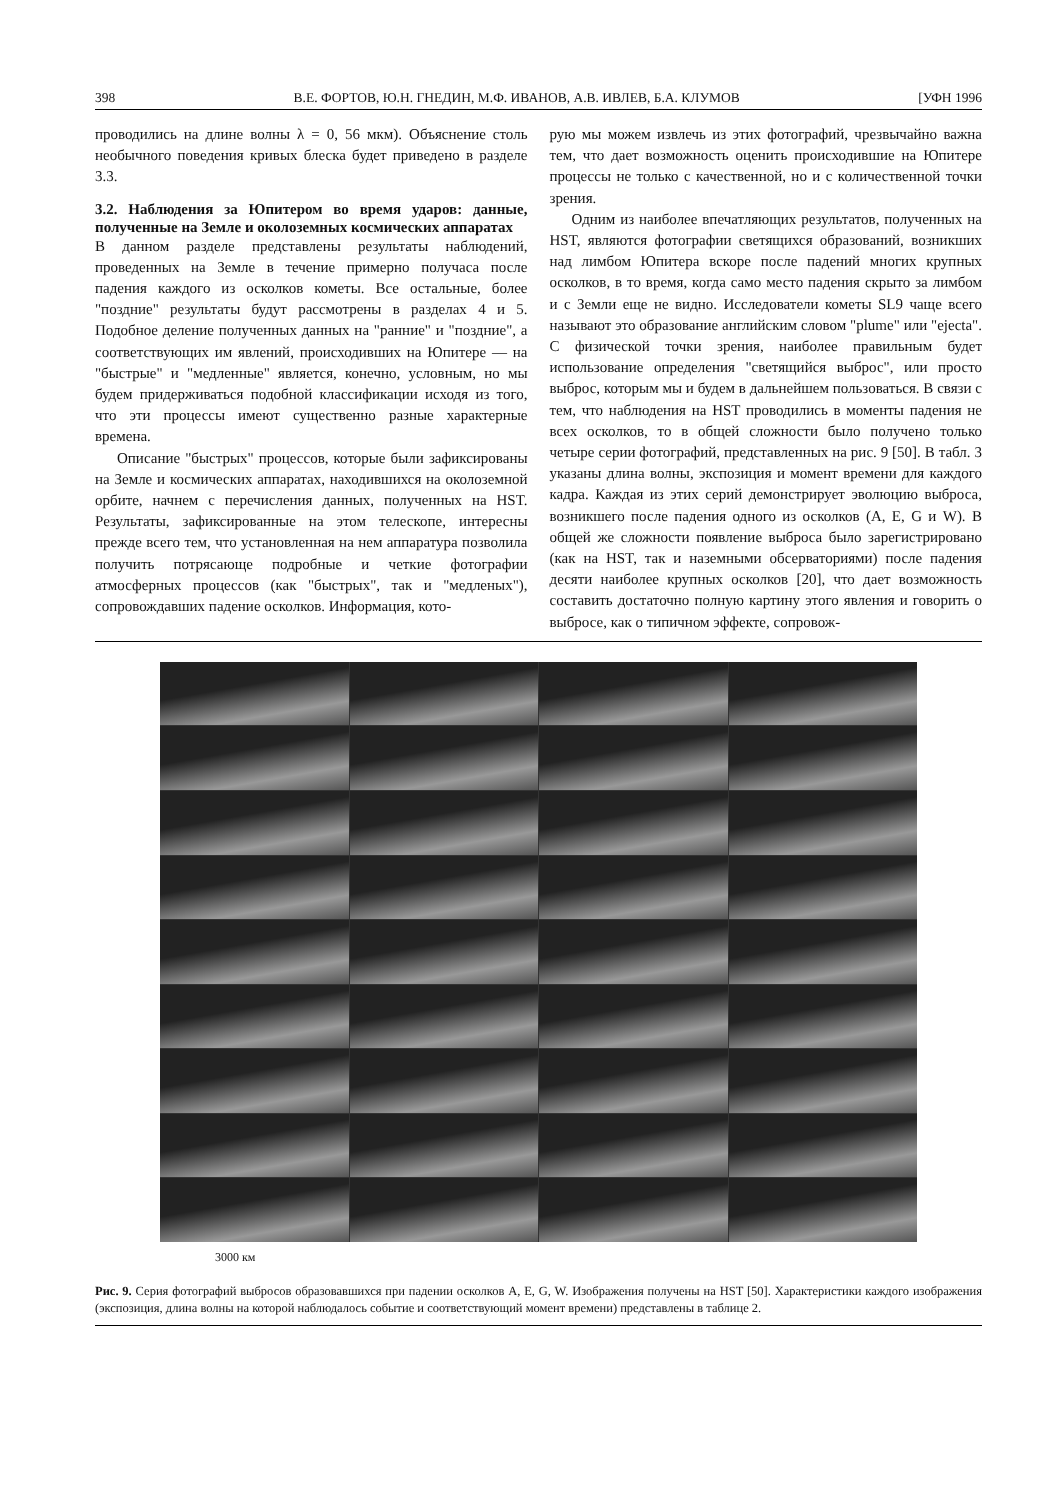398 В.Е. ФОРТОВ, Ю.Н. ГНЕДИН, М.Ф. ИВАНОВ, А.В. ИВЛЕВ, Б.А. КЛУМОВ [УФН 1996
проводились на длине волны λ = 0, 56 мкм). Объяснение столь необычного поведения кривых блеска будет приведено в разделе 3.3.
3.2. Наблюдения за Юпитером во время ударов: данные, полученные на Земле и околоземных космических аппаратах
В данном разделе представлены результаты наблюдений, проведенных на Земле в течение примерно получаса после падения каждого из осколков кометы. Все остальные, более "поздние" результаты будут рассмотрены в разделах 4 и 5. Подобное деление полученных данных на "ранние" и "поздние", а соответствующих им явлений, происходивших на Юпитере — на "быстрые" и "медленные" является, конечно, условным, но мы будем придерживаться подобной классификации исходя из того, что эти процессы имеют существенно разные характерные времена.
Описание "быстрых" процессов, которые были зафиксированы на Земле и космических аппаратах, находившихся на околоземной орбите, начнем с перечисления данных, полученных на HST. Результаты, зафиксированные на этом телескопе, интересны прежде всего тем, что установленная на нем аппаратура позволила получить потрясающе подробные и четкие фотографии атмосферных процессов (как "быстрых", так и "медленых"), сопровождавших падение осколков. Информация, кото-
рую мы можем извлечь из этих фотографий, чрезвычайно важна тем, что дает возможность оценить происходившие на Юпитере процессы не только с качественной, но и с количественной точки зрения.
Одним из наиболее впечатляющих результатов, полученных на HST, являются фотографии светящихся образований, возникших над лимбом Юпитера вскоре после падений многих крупных осколков, в то время, когда само место падения скрыто за лимбом и с Земли еще не видно. Исследователи кометы SL9 чаще всего называют это образование английским словом "plume" или "ejecta". С физической точки зрения, наиболее правильным будет использование определения "светящийся выброс", или просто выброс, которым мы и будем в дальнейшем пользоваться. В связи с тем, что наблюдения на HST проводились в моменты падения не всех осколков, то в общей сложности было получено только четыре серии фотографий, представленных на рис. 9 [50]. В табл. 3 указаны длина волны, экспозиция и момент времени для каждого кадра. Каждая из этих серий демонстрирует эволюцию выброса, возникшего после падения одного из осколков (A, E, G и W). В общей же сложности появление выброса было зарегистрировано (как на HST, так и наземными обсерваториями) после падения десяти наиболее крупных осколков [20], что дает возможность составить достаточно полную картину этого явления и говорить о выбросе, как о типичном эффекте, сопровож-
3000 км
Рис. 9. Серия фотографий выбросов образовавшихся при падении осколков A, E, G, W. Изображения получены на HST [50]. Характеристики каждого изображения (экспозиция, длина волны на которой наблюдалось событие и соответствующий момент времени) представлены в таблице 2.